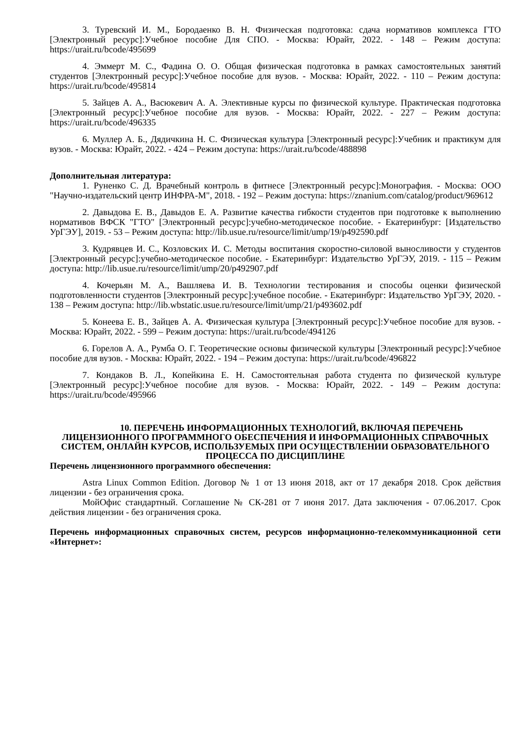3. Туревский И. М., Бородаенко В. Н. Физическая подготовка: сдача нормативов комплекса ГТО [Электронный ресурс]:Учебное пособие Для СПО. - Москва: Юрайт, 2022. - 148 – Режим доступа: https://urait.ru/bcode/495699
4. Эммерт М. С., Фадина О. О. Общая физическая подготовка в рамках самостоятельных занятий студентов [Электронный ресурс]:Учебное пособие для вузов. - Москва: Юрайт, 2022. - 110 – Режим доступа: https://urait.ru/bcode/495814
5. Зайцев А. А., Васюкевич А. А. Элективные курсы по физической культуре. Практическая подготовка [Электронный ресурс]:Учебное пособие для вузов. - Москва: Юрайт, 2022. - 227 – Режим доступа: https://urait.ru/bcode/496335
6. Муллер А. Б., Дядичкина Н. С. Физическая культура [Электронный ресурс]:Учебник и практикум для вузов. - Москва: Юрайт, 2022. - 424 – Режим доступа: https://urait.ru/bcode/488898
Дополнительная литература:
1. Руненко С. Д. Врачебный контроль в фитнесе [Электронный ресурс]:Монография. - Москва: ООО "Научно-издательский центр ИНФРА-М", 2018. - 192 – Режим доступа: https://znanium.com/catalog/product/969612
2. Давыдова Е. В., Давыдов Е. А. Развитие качества гибкости студентов при подготовке к выполнению нормативов ВФСК "ГТО" [Электронный ресурс]:учебно-методическое пособие. - Екатеринбург: [Издательство УрГЭУ], 2019. - 53 – Режим доступа: http://lib.usue.ru/resource/limit/ump/19/p492590.pdf
3. Кудрявцев И. С., Козловских И. С. Методы воспитания скоростно-силовой выносливости у студентов [Электронный ресурс]:учебно-методическое пособие. - Екатеринбург: Издательство УрГЭУ, 2019. - 115 – Режим доступа: http://lib.usue.ru/resource/limit/ump/20/p492907.pdf
4. Кочерьян М. А., Вашляева И. В. Технологии тестирования и способы оценки физической подготовленности студентов [Электронный ресурс]:учебное пособие. - Екатеринбург: Издательство УрГЭУ, 2020. - 138 – Режим доступа: http://lib.wbstatic.usue.ru/resource/limit/ump/21/p493602.pdf
5. Конеева Е. В., Зайцев А. А. Физическая культура [Электронный ресурс]:Учебное пособие для вузов. - Москва: Юрайт, 2022. - 599 – Режим доступа: https://urait.ru/bcode/494126
6. Горелов А. А., Румба О. Г. Теоретические основы физической культуры [Электронный ресурс]:Учебное пособие для вузов. - Москва: Юрайт, 2022. - 194 – Режим доступа: https://urait.ru/bcode/496822
7. Кондаков В. Л., Копейкина Е. Н. Самостоятельная работа студента по физической культуре [Электронный ресурс]:Учебное пособие для вузов. - Москва: Юрайт, 2022. - 149 – Режим доступа: https://urait.ru/bcode/495966
10. ПЕРЕЧЕНЬ ИНФОРМАЦИОННЫХ ТЕХНОЛОГИЙ, ВКЛЮЧАЯ ПЕРЕЧЕНЬ ЛИЦЕНЗИОННОГО ПРОГРАММНОГО ОБЕСПЕЧЕНИЯ И ИНФОРМАЦИОННЫХ СПРАВОЧНЫХ СИСТЕМ, ОНЛАЙН КУРСОВ, ИСПОЛЬЗУЕМЫХ ПРИ ОСУЩЕСТВЛЕНИИ ОБРАЗОВАТЕЛЬНОГО ПРОЦЕССА ПО ДИСЦИПЛИНЕ
Перечень лицензионного программного обеспечения:
Astra Linux Common Edition. Договор № 1 от 13 июня 2018, акт от 17 декабря 2018. Срок действия лицензии - без ограничения срока.
МойОфис стандартный. Соглашение № СК-281 от 7 июня 2017. Дата заключения - 07.06.2017. Срок действия лицензии - без ограничения срока.
Перечень информационных справочных систем, ресурсов информационно-телекоммуникационной сети «Интернет»: